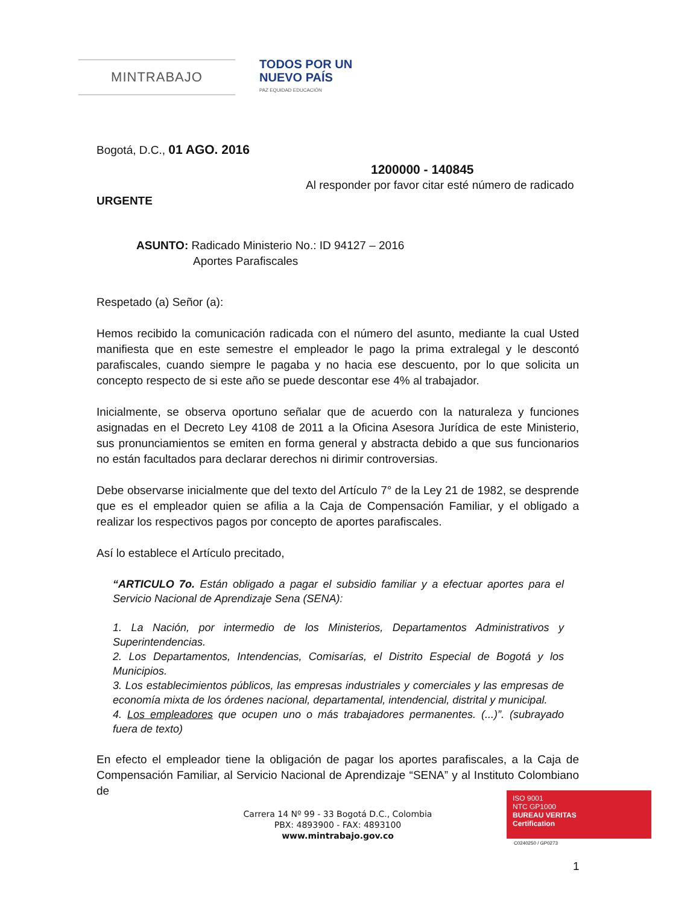MINTRABAJO
TODOS POR UN
NUEVO PAÍS
PAZ EQUIDAD EDUCACIÓN
Bogotá, D.C., 01 AGO. 2016
1200000 - 140845
Al responder por favor citar esté número de radicado
URGENTE
ASUNTO: Radicado Ministerio No.: ID 94127 – 2016
Aportes Parafiscales
Respetado (a) Señor (a):
Hemos recibido la comunicación radicada con el número del asunto, mediante la cual Usted manifiesta que en este semestre el empleador le pago la prima extralegal y le descontó parafiscales, cuando siempre le pagaba y no hacia ese descuento, por lo que solicita un concepto respecto de si este año se puede descontar ese 4% al trabajador.
Inicialmente, se observa oportuno señalar que de acuerdo con la naturaleza y funciones asignadas en el Decreto Ley 4108 de 2011 a la Oficina Asesora Jurídica de este Ministerio, sus pronunciamientos se emiten en forma general y abstracta debido a que sus funcionarios no están facultados para declarar derechos ni dirimir controversias.
Debe observarse inicialmente que del texto del Artículo 7° de la Ley 21 de 1982, se desprende que es el empleador quien se afilia a la Caja de Compensación Familiar, y el obligado a realizar los respectivos pagos por concepto de aportes parafiscales.
Así lo establece el Artículo precitado,
“ARTICULO 7o. Están obligado a pagar el subsidio familiar y a efectuar aportes para el Servicio Nacional de Aprendizaje Sena (SENA):
1. La Nación, por intermedio de los Ministerios, Departamentos Administrativos y Superintendencias.
2. Los Departamentos, Intendencias, Comisarías, el Distrito Especial de Bogotá y los Municipios.
3. Los establecimientos públicos, las empresas industriales y comerciales y las empresas de economía mixta de los órdenes nacional, departamental, intendencial, distrital y municipal.
4. Los empleadores que ocupen uno o más trabajadores permanentes. (...)”. (subrayado fuera de texto)
En efecto el empleador tiene la obligación de pagar los aportes parafiscales, a la Caja de Compensación Familiar, al Servicio Nacional de Aprendizaje “SENA” y al Instituto Colombiano de
Carrera 14 Nº 99 - 33 Bogotá D.C., Colombia
PBX: 4893900 - FAX: 4893100
www.mintrabajo.gov.co
ISO 9001
NTC GP1000
BUREAU VERITAS
Certification
C0240250 / GP0273
1